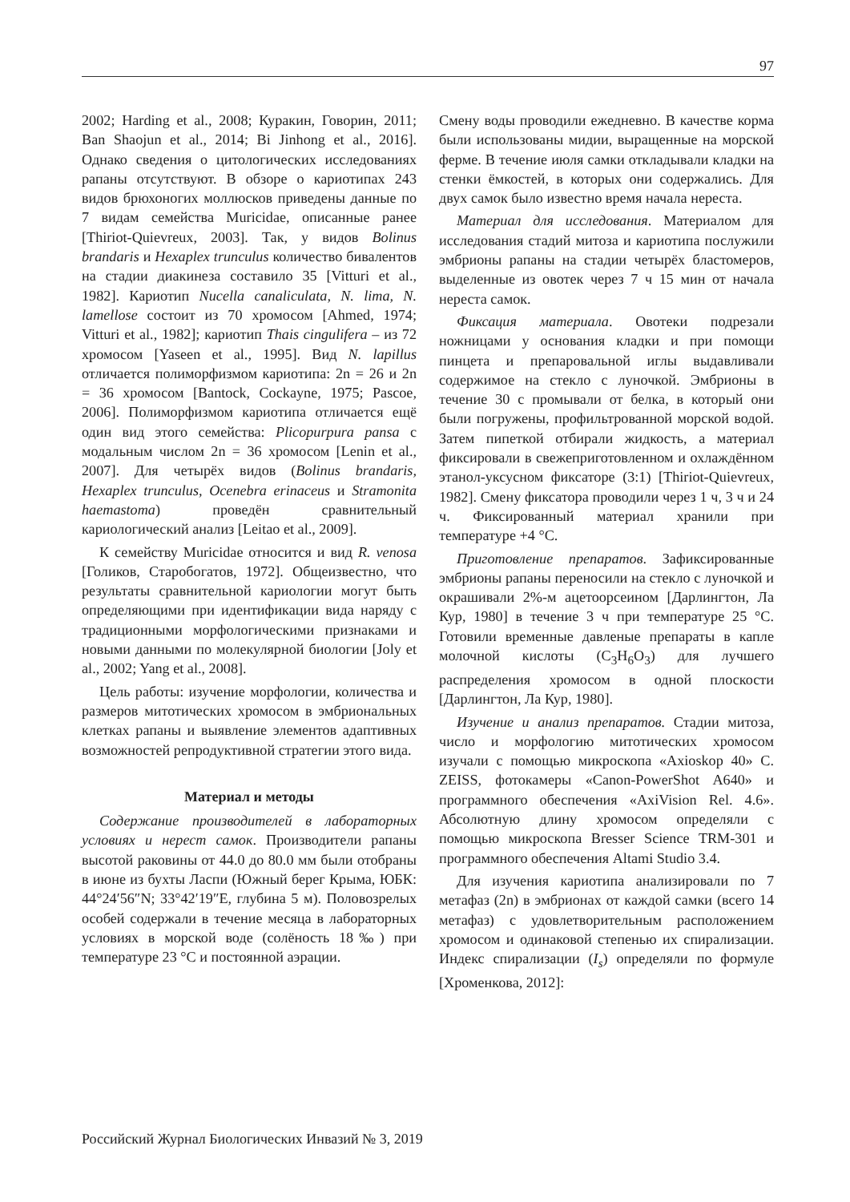97
2002; Harding et al., 2008; Куракин, Говорин, 2011; Ban Shaojun et al., 2014; Bi Jinhong et al., 2016]. Однако сведения о цитологических исследованиях рапаны отсутствуют. В обзоре о кариотипах 243 видов брюхоногих моллюсков приведены данные по 7 видам семейства Muricidae, описанные ранее [Thiriot-Quievreux, 2003]. Так, у видов Bolinus brandaris и Hexaplex trunculus количество бивалентов на стадии диакинеза составило 35 [Vitturi et al., 1982]. Кариотип Nucella canaliculata, N. lima, N. lamellose состоит из 70 хромосом [Ahmed, 1974; Vitturi et al., 1982]; кариотип Thais cingulifera – из 72 хромосом [Yaseen et al., 1995]. Вид N. lapillus отличается полиморфизмом кариотипа: 2n = 26 и 2n = 36 хромосом [Bantock, Cockayne, 1975; Pascoe, 2006]. Полиморфизмом кариотипа отличается ещё один вид этого семейства: Plicopurpura pansa с модальным числом 2n = 36 хромосом [Lenin et al., 2007]. Для четырёх видов (Bolinus brandaris, Hexaplex trunculus, Ocenebra erinaceus и Stramonita haemastoma) проведён сравнительный кариологический анализ [Leitao et al., 2009].
К семейству Muricidae относится и вид R. venosa [Голиков, Старобогатов, 1972]. Общеизвестно, что результаты сравнительной кариологии могут быть определяющими при идентификации вида наряду с традиционными морфологическими признаками и новыми данными по молекулярной биологии [Joly et al., 2002; Yang et al., 2008].
Цель работы: изучение морфологии, количества и размеров митотических хромосом в эмбриональных клетках рапаны и выявление элементов адаптивных возможностей репродуктивной стратегии этого вида.
Материал и методы
Содержание производителей в лабораторных условиях и нерест самок. Производители рапаны высотой раковины от 44.0 до 80.0 мм были отобраны в июне из бухты Ласпи (Южный берег Крыма, ЮБК: 44°24′56″N; 33°42′19″E, глубина 5 м). Половозрелых особей содержали в течение месяца в лабораторных условиях в морской воде (солёность 18‰) при температуре 23 °С и постоянной аэрации.
Смену воды проводили ежедневно. В качестве корма были использованы мидии, выращенные на морской ферме. В течение июля самки откладывали кладки на стенки ёмкостей, в которых они содержались. Для двух самок было известно время начала нереста.
Материал для исследования. Материалом для исследования стадий митоза и кариотипа послужили эмбрионы рапаны на стадии четырёх бластомеров, выделенные из овотек через 7 ч 15 мин от начала нереста самок.
Фиксация материала. Овотеки подрезали ножницами у основания кладки и при помощи пинцета и препаровальной иглы выдавливали содержимое на стекло с луночкой. Эмбрионы в течение 30 с промывали от белка, в который они были погружены, профильтрованной морской водой. Затем пипеткой отбирали жидкость, а материал фиксировали в свежеприготовленном и охлаждённом этанол-уксусном фиксаторе (3:1) [Thiriot-Quievreux, 1982]. Смену фиксатора проводили через 1 ч, 3 ч и 24 ч. Фиксированный материал хранили при температуре +4 °С.
Приготовление препаратов. Зафиксированные эмбрионы рапаны переносили на стекло с луночкой и окрашивали 2%-м ацетоорсеином [Дарлингтон, Ла Кур, 1980] в течение 3 ч при температуре 25 °С. Готовили временные давленые препараты в капле молочной кислоты (C<sub>3</sub>H<sub>6</sub>O<sub>3</sub>) для лучшего распределения хромосом в одной плоскости [Дарлингтон, Ла Кур, 1980].
Изучение и анализ препаратов. Стадии митоза, число и морфологию митотических хромосом изучали с помощью микроскопа «Axioskop 40» C. ZEISS, фотокамеры «Canon-PowerShot A640» и программного обеспечения «AxiVision Rel. 4.6». Абсолютную длину хромосом определяли с помощью микроскопа Bresser Science TRM-301 и программного обеспечения Altami Studio 3.4.
Для изучения кариотипа анализировали по 7 метафаз (2n) в эмбрионах от каждой самки (всего 14 метафаз) с удовлетворительным расположением хромосом и одинаковой степенью их спирализации. Индекс спирализации (I<sub>s</sub>) определяли по формуле [Хроменкова, 2012]:
Российский Журнал Биологических Инвазий № 3, 2019